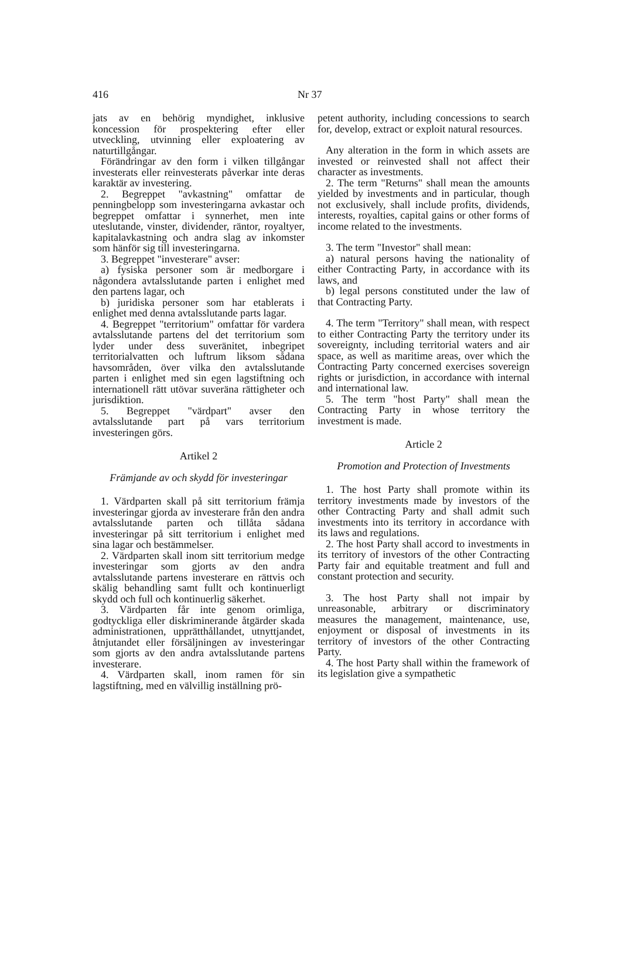416 Nr 37
jats av en behörig myndighet, inklusive koncession för prospektering efter eller utveckling, utvinning eller exploatering av naturtillgångar.
Förändringar av den form i vilken tillgångar investerats eller reinvesterats påverkar inte deras karaktär av investering.
2. Begreppet "avkastning" omfattar de penningbelopp som investeringarna avkastar och begreppet omfattar i synnerhet, men inte uteslutande, vinster, dividender, räntor, royaltyer, kapitalavkastning och andra slag av inkomster som hänför sig till investeringarna.
3. Begreppet "investerare" avser:
a) fysiska personer som är medborgare i någondera avtalsslutande parten i enlighet med den partens lagar, och
b) juridiska personer som har etablerats i enlighet med denna avtalsslutande parts lagar.
4. Begreppet "territorium" omfattar för vardera avtalsslutande partens del det territorium som lyder under dess suveränitet, inbegripet territorialvatten och luftrum liksom sådana havsområden, över vilka den avtalsslutande parten i enlighet med sin egen lagstiftning och internationell rätt utövar suveräna rättigheter och jurisdiktion.
5. Begreppet "värdpart" avser den avtalsslutande part på vars territorium investeringen görs.
Artikel 2
Främjande av och skydd för investeringar
1. Värdparten skall på sitt territorium främja investeringar gjorda av investerare från den andra avtalsslutande parten och tillåta sådana investeringar på sitt territorium i enlighet med sina lagar och bestämmelser.
2. Värdparten skall inom sitt territorium medge investeringar som gjorts av den andra avtalsslutande partens investerare en rättvis och skälig behandling samt fullt och kontinuerligt skydd och full och kontinuerlig säkerhet.
3. Värdparten får inte genom orimliga, godtyckliga eller diskriminerande åtgärder skada administrationen, upprätthållandet, utnyttjandet, åtnjutandet eller försäljningen av investeringar som gjorts av den andra avtalsslutande partens investerare.
4. Värdparten skall, inom ramen för sin lagstiftning, med en välvillig inställning prö-
petent authority, including concessions to search for, develop, extract or exploit natural resources.
Any alteration in the form in which assets are invested or reinvested shall not affect their character as investments.
2. The term "Returns" shall mean the amounts yielded by investments and in particular, though not exclusively, shall include profits, dividends, interests, royalties, capital gains or other forms of income related to the investments.
3. The term "Investor" shall mean:
a) natural persons having the nationality of either Contracting Party, in accordance with its laws, and
b) legal persons constituted under the law of that Contracting Party.
4. The term "Territory" shall mean, with respect to either Contracting Party the territory under its sovereignty, including territorial waters and air space, as well as maritime areas, over which the Contracting Party concerned exercises sovereign rights or jurisdiction, in accordance with internal and international law.
5. The term "host Party" shall mean the Contracting Party in whose territory the investment is made.
Article 2
Promotion and Protection of Investments
1. The host Party shall promote within its territory investments made by investors of the other Contracting Party and shall admit such investments into its territory in accordance with its laws and regulations.
2. The host Party shall accord to investments in its territory of investors of the other Contracting Party fair and equitable treatment and full and constant protection and security.
3. The host Party shall not impair by unreasonable, arbitrary or discriminatory measures the management, maintenance, use, enjoyment or disposal of investments in its territory of investors of the other Contracting Party.
4. The host Party shall within the framework of its legislation give a sympathetic